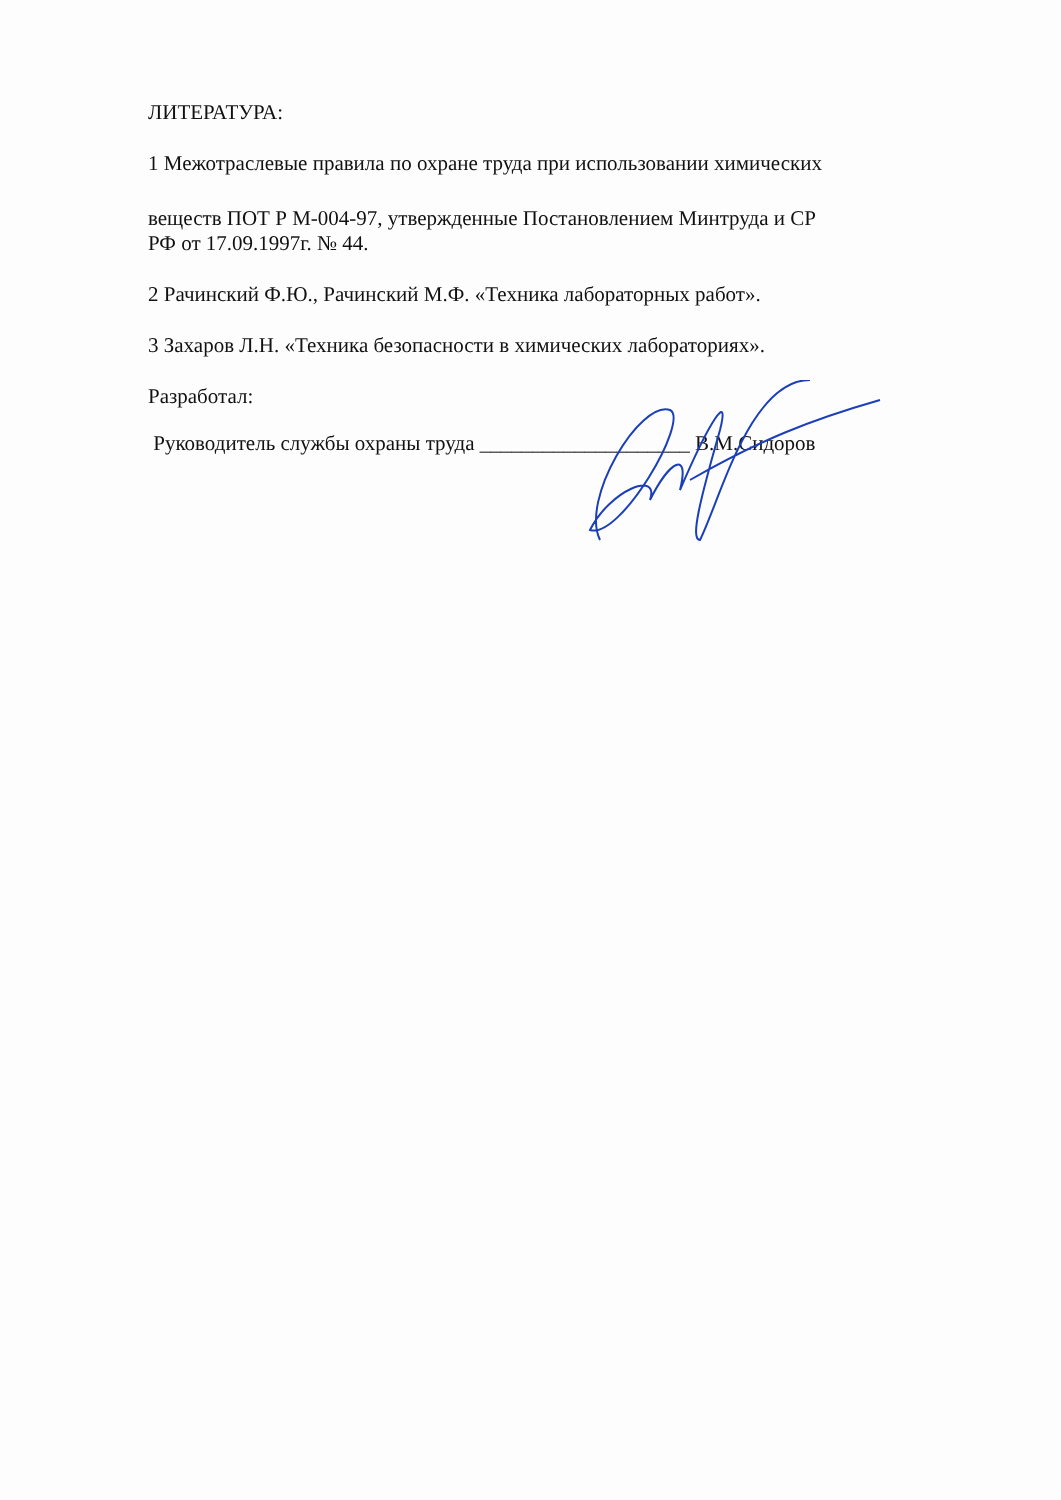ЛИТЕРАТУРА:
1 Межотраслевые правила по охране труда при использовании химических
веществ ПОТ Р М-004-97, утвержденные Постановлением Минтруда и СР
РФ от 17.09.1997г. № 44.
2 Рачинский Ф.Ю., Рачинский М.Ф. «Техника лабораторных работ».
3 Захаров Л.Н. «Техника безопасности в химических лабораториях».
Разработал:
Руководитель службы охраны труда ____________________ В.М.Сидоров